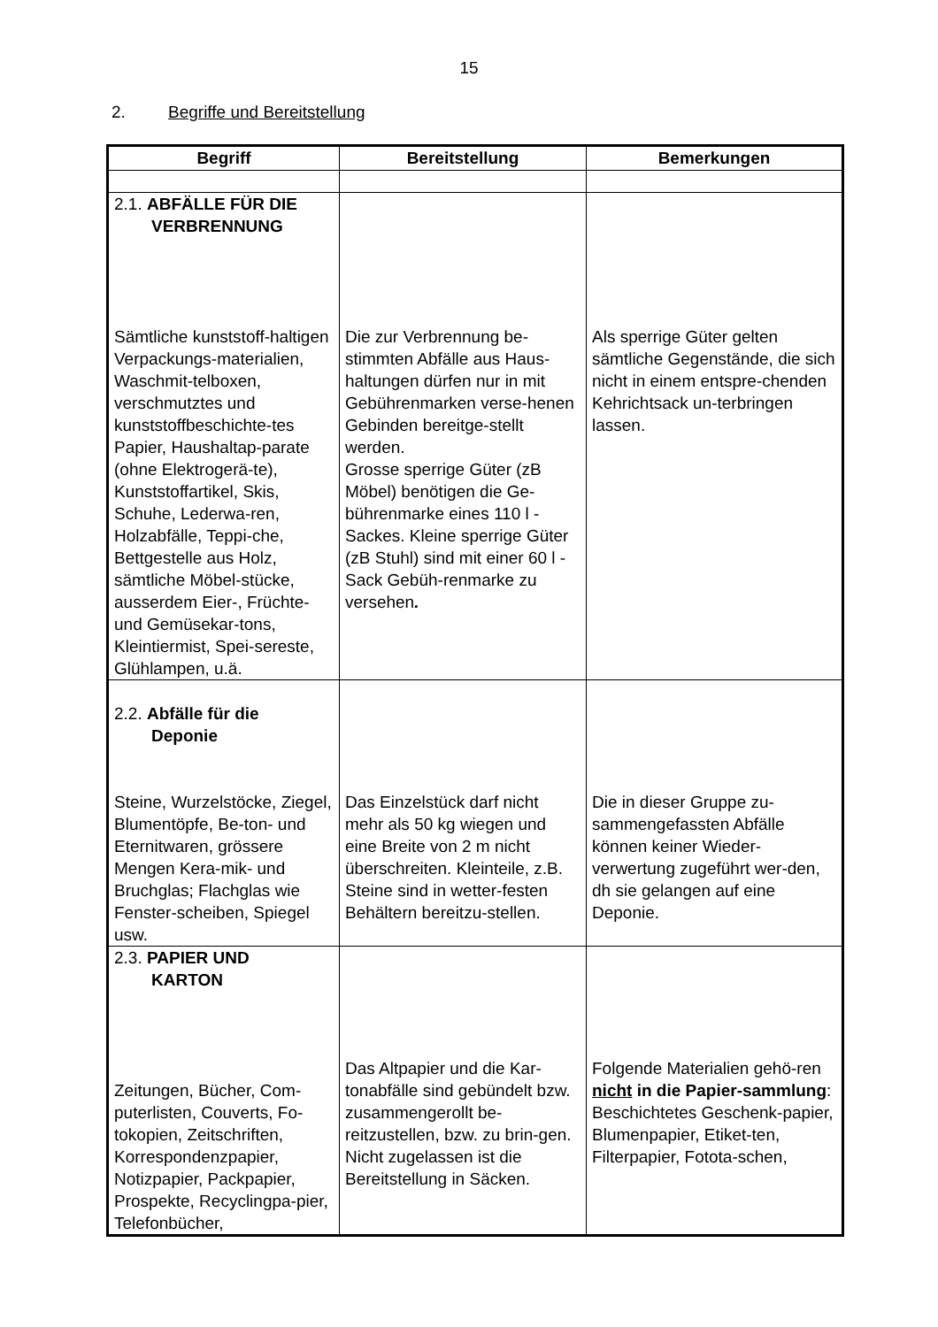15
2. Begriffe und Bereitstellung
| Begriff | Bereitstellung | Bemerkungen |
| --- | --- | --- |
| 2.1. ABFÄLLE FÜR DIE VERBRENNUNG Sämtliche kunststoff-haltigen Verpackungs-materialien, Waschmit-telboxen, verschmutztes und kunststoffbeschichte-tes Papier, Haushaltap-parate (ohne Elektrogerä-te), Kunststoffartikel, Skis, Schuhe, Lederwa-ren, Holzabfälle, Teppi-che, Bettgestelle aus Holz, sämtliche Möbel-stücke, ausserdem Eier-, Früchte- und Gemüsekar-tons, Kleintiermist, Spei-sereste, Glühlampen, u.ä. | Die zur Verbrennung be-stimmten Abfälle aus Haus-haltungen dürfen nur in mit Gebührenmarken verse-henen Gebinden bereitge-stellt werden. Grosse sperrige Güter (zB Möbel) benötigen die Ge-bührenmarke eines 110 l - Sackes. Kleine sperrige Güter (zB Stuhl) sind mit einer 60 l - Sack Gebüh-renmarke zu versehen . | Als sperrige Güter gelten sämtliche Gegenstände, die sich nicht in einem entspre-chenden Kehrichtsack un-terbringen lassen. |
| 2.2. Abfälle für die Deponie Steine, Wurzelstöcke, Ziegel, Blumentöpfe, Be-ton- und Eternitwaren, grössere Mengen Kera-mik- und Bruchglas; Flachglas wie Fenster-scheiben, Spiegel usw. | Das Einzelstück darf nicht mehr als 50 kg wiegen und eine Breite von 2 m nicht überschreiten. Kleinteile, z.B. Steine sind in wetter-festen Behältern bereitzu-stellen. | Die in dieser Gruppe zu-sammengefassten Abfälle können keiner Wieder-verwertung zugeführt wer-den, dh sie gelangen auf eine Deponie. |
| 2.3. PAPIER UND KARTON Zeitungen, Bücher, Com-puterlisten, Couverts, Fo-tokopien, Zeitschriften, Korrespondenzpapier, Notizpapier, Packpapier, Prospekte, Recyclingpa-pier, Telefonbücher, | Das Altpapier und die Kar-tonabfälle sind gebündelt bzw. zusammengerollt be-reitzustellen, bzw. zu brin-gen. Nicht zugelassen ist die Bereitstellung in Säcken. | Folgende Materialien gehö-ren nicht in die Papier-sammlung : Beschichtetes Geschenk-papier, Blumenpapier, Etiket-ten, Filterpapier, Fotota-schen, |